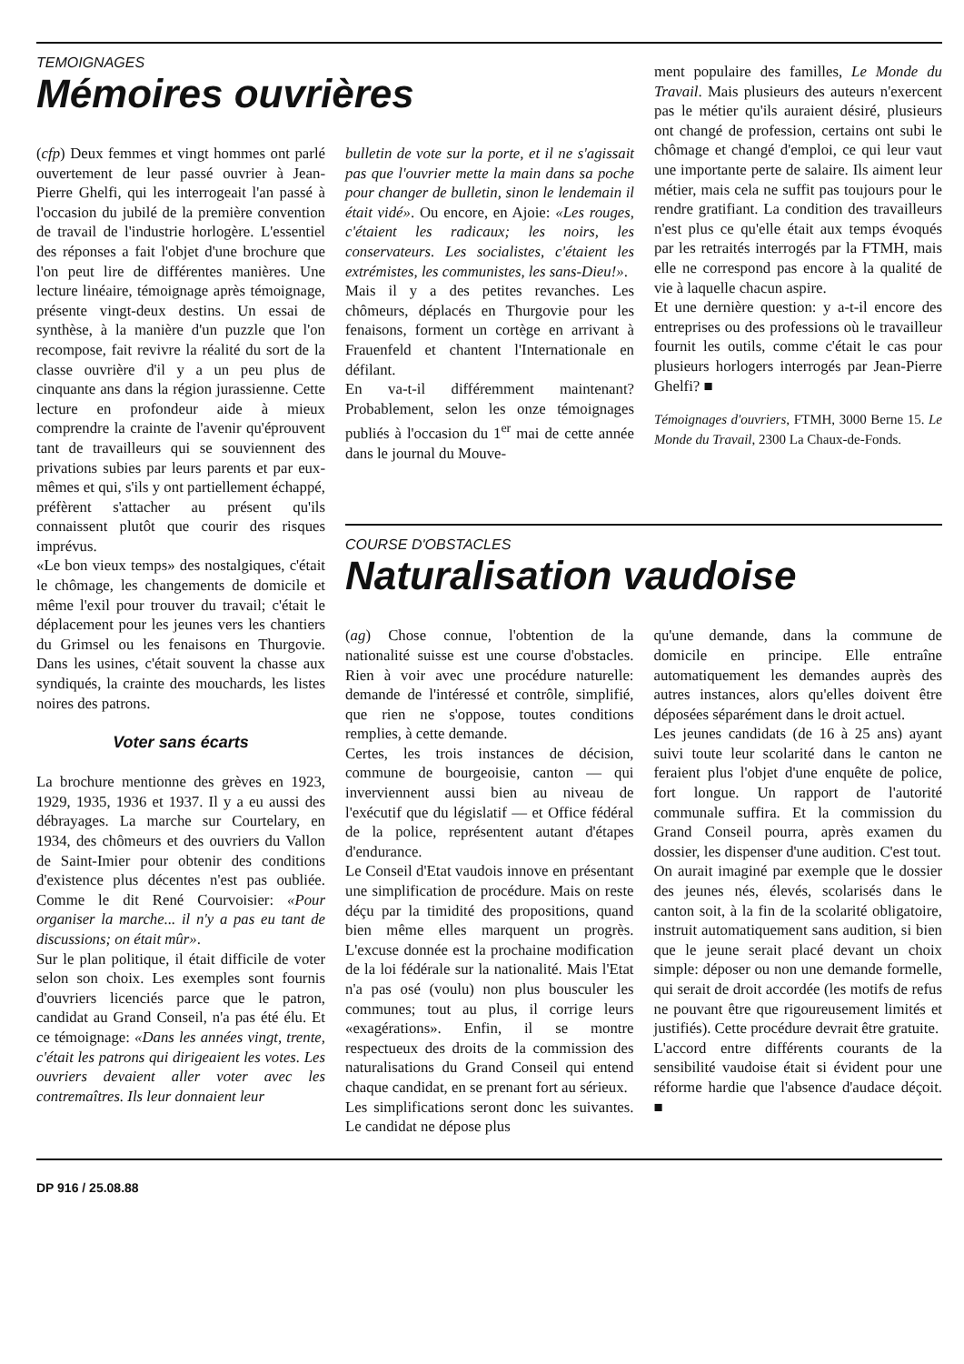TEMOIGNAGES
Mémoires ouvrières
(cfp) Deux femmes et vingt hommes ont parlé ouvertement de leur passé ouvrier à Jean-Pierre Ghelfi, qui les interrogeait l'an passé à l'occasion du jubilé de la première convention de travail de l'industrie horlogère. L'essentiel des réponses a fait l'objet d'une brochure que l'on peut lire de différentes manières. Une lecture linéaire, témoignage après témoignage, présente vingt-deux destins. Un essai de synthèse, à la manière d'un puzzle que l'on recompose, fait revivre la réalité du sort de la classe ouvrière d'il y a un peu plus de cinquante ans dans la région jurassienne. Cette lecture en profondeur aide à mieux comprendre la crainte de l'avenir qu'éprouvent tant de travailleurs qui se souviennent des privations subies par leurs parents et par eux-mêmes et qui, s'ils y ont partiellement échappé, préfèrent s'attacher au présent qu'ils connaissent plutôt que courir des risques imprévus.
«Le bon vieux temps» des nostalgiques, c'était le chômage, les changements de domicile et même l'exil pour trouver du travail; c'était le déplacement pour les jeunes vers les chantiers du Grimsel ou les fenaisons en Thurgovie. Dans les usines, c'était souvent la chasse aux syndiqués, la crainte des mouchards, les listes noires des patrons.
Voter sans écarts
La brochure mentionne des grèves en 1923, 1929, 1935, 1936 et 1937. Il y a eu aussi des débrayages. La marche sur Courtelary, en 1934, des chômeurs et des ouvriers du Vallon de Saint-Imier pour obtenir des conditions d'existence plus décentes n'est pas oubliée. Comme le dit René Courvoisier: «Pour organiser la marche... il n'y a pas eu tant de discussions; on était mûr».
Sur le plan politique, il était difficile de voter selon son choix. Les exemples sont fournis d'ouvriers licenciés parce que le patron, candidat au Grand Conseil, n'a pas été élu. Et ce témoignage: «Dans les années vingt, trente, c'était les patrons qui dirigeaient les votes. Les ouvriers devaient aller voter avec les contremaîtres. Ils leur donnaient leur
bulletin de vote sur la porte, et il ne s'agissait pas que l'ouvrier mette la main dans sa poche pour changer de bulletin, sinon le lendemain il était vidé». Ou encore, en Ajoie: «Les rouges, c'étaient les radicaux; les noirs, les conservateurs. Les socialistes, c'étaient les extrémistes, les communistes, les sans-Dieu!».
Mais il y a des petites revanches. Les chômeurs, déplacés en Thurgovie pour les fenaisons, forment un cortège en arrivant à Frauenfeld et chantent l'Internationale en défilant.
En va-t-il différemment maintenant? Probablement, selon les onze témoignages publiés à l'occasion du 1<sup>er</sup> mai de cette année dans le journal du Mouve-
ment populaire des familles, Le Monde du Travail. Mais plusieurs des auteurs n'exercent pas le métier qu'ils auraient désiré, plusieurs ont changé de profession, certains ont subi le chômage et changé d'emploi, ce qui leur vaut une importante perte de salaire. Ils aiment leur métier, mais cela ne suffit pas toujours pour le rendre gratifiant. La condition des travailleurs n'est plus ce qu'elle était aux temps évoqués par les retraités interrogés par la FTMH, mais elle ne correspond pas encore à la qualité de vie à laquelle chacun aspire.
Et une dernière question: y a-t-il encore des entreprises ou des professions où le travailleur fournit les outils, comme c'était le cas pour plusieurs horlogers interrogés par Jean-Pierre Ghelfi? ■
Témoignages d'ouvriers, FTMH, 3000 Berne 15. Le Monde du Travail, 2300 La Chaux-de-Fonds.
COURSE D'OBSTACLES
Naturalisation vaudoise
(ag) Chose connue, l'obtention de la nationalité suisse est une course d'obstacles. Rien à voir avec une procédure naturelle: demande de l'intéressé et contrôle, simplifié, que rien ne s'oppose, toutes conditions remplies, à cette demande.
Certes, les trois instances de décision, commune de bourgeoisie, canton — qui inverviennent aussi bien au niveau de l'exécutif que du législatif — et Office fédéral de la police, représentent autant d'étapes d'endurance.
Le Conseil d'Etat vaudois innove en présentant une simplification de procédure. Mais on reste déçu par la timidité des propositions, quand bien même elles marquent un progrès. L'excuse donnée est la prochaine modification de la loi fédérale sur la nationalité. Mais l'Etat n'a pas osé (voulu) non plus bousculer les communes; tout au plus, il corrige leurs «exagérations». Enfin, il se montre respectueux des droits de la commission des naturalisations du Grand Conseil qui entend chaque candidat, en se prenant fort au sérieux.
Les simplifications seront donc les suivantes. Le candidat ne dépose plus
qu'une demande, dans la commune de domicile en principe. Elle entraîne automatiquement les demandes auprès des autres instances, alors qu'elles doivent être déposées séparément dans le droit actuel.
Les jeunes candidats (de 16 à 25 ans) ayant suivi toute leur scolarité dans le canton ne feraient plus l'objet d'une enquête de police, fort longue. Un rapport de l'autorité communale suffira. Et la commission du Grand Conseil pourra, après examen du dossier, les dispenser d'une audition. C'est tout.
On aurait imaginé par exemple que le dossier des jeunes nés, élevés, scolarisés dans le canton soit, à la fin de la scolarité obligatoire, instruit automatiquement sans audition, si bien que le jeune serait placé devant un choix simple: déposer ou non une demande formelle, qui serait de droit accordée (les motifs de refus ne pouvant être que rigoureusement limités et justifiés). Cette procédure devrait être gratuite.
L'accord entre différents courants de la sensibilité vaudoise était si évident pour une réforme hardie que l'absence d'audace déçoit. ■
DP 916 / 25.08.88